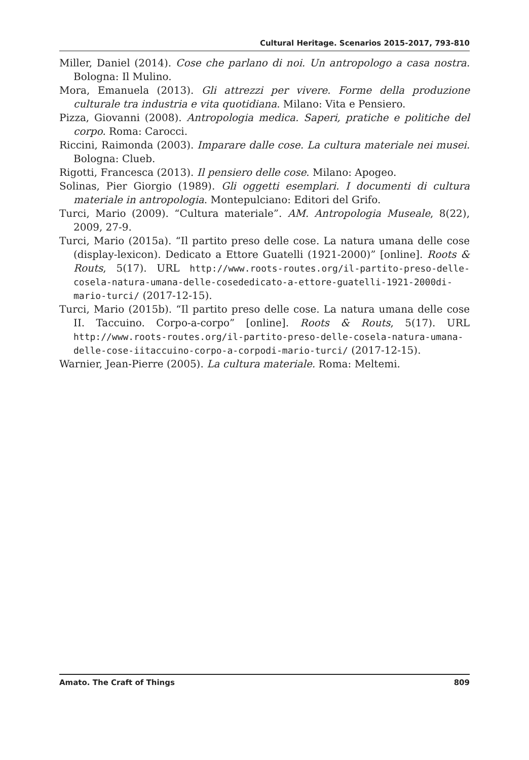Cultural Heritage. Scenarios 2015-2017, 793-810
Miller, Daniel (2014). Cose che parlano di noi. Un antropologo a casa nostra. Bologna: Il Mulino.
Mora, Emanuela (2013). Gli attrezzi per vivere. Forme della produzione culturale tra industria e vita quotidiana. Milano: Vita e Pensiero.
Pizza, Giovanni (2008). Antropologia medica. Saperi, pratiche e politiche del corpo. Roma: Carocci.
Riccini, Raimonda (2003). Imparare dalle cose. La cultura materiale nei musei. Bologna: Clueb.
Rigotti, Francesca (2013). Il pensiero delle cose. Milano: Apogeo.
Solinas, Pier Giorgio (1989). Gli oggetti esemplari. I documenti di cultura materiale in antropologia. Montepulciano: Editori del Grifo.
Turci, Mario (2009). “Cultura materiale”. AM. Antropologia Museale, 8(22), 2009, 27-9.
Turci, Mario (2015a). “Il partito preso delle cose. La natura umana delle cose (display-lexicon). Dedicato a Ettore Guatelli (1921-2000)” [online]. Roots & Routs, 5(17). URL http://www.roots-routes.org/il-partito-preso-delle-cosela-natura-umana-delle-cosededicato-a-ettore-guatelli-1921-2000di-mario-turci/ (2017-12-15).
Turci, Mario (2015b). “Il partito preso delle cose. La natura umana delle cose II. Taccuino. Corpo-a-corpo” [online]. Roots & Routs, 5(17). URL http://www.roots-routes.org/il-partito-preso-delle-cosela-natura-umana-delle-cose-iitaccuino-corpo-a-corpodi-mario-turci/ (2017-12-15).
Warnier, Jean-Pierre (2005). La cultura materiale. Roma: Meltemi.
Amato. The Craft of Things 809